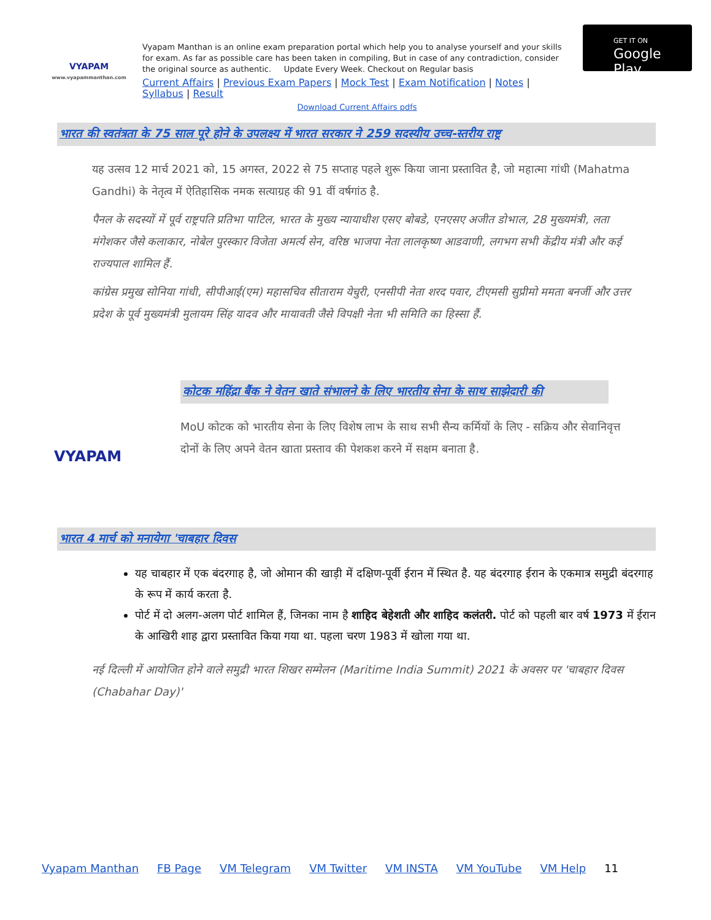VYAPAM
www.vyapammanthan.com
Vyapam Manthan is an online exam preparation portal which help you to analyse yourself and your skills for exam. As far as possible care has been taken in compiling, But in case of any contradiction, consider the original source as authentic. Update Every Week. Checkout on Regular basis
Current Affairs | Previous Exam Papers | Mock Test | Exam Notification | Notes | Syllabus | Result
Download Current Affairs pdfs
GET IT ON
Google Play
भारत की स्वतंत्रता के 75 साल पूरे होने के उपलक्ष्य में भारत सरकार ने 259 सदस्यीय उच्च-स्तरीय राष्ट्र
यह उत्सव 12 मार्च 2021 को, 15 अगस्त, 2022 से 75 सप्ताह पहले शुरू किया जाना प्रस्तावित है, जो महात्मा गांधी (Mahatma Gandhi) के नेतृत्व में ऐतिहासिक नमक सत्याग्रह की 91 वीं वर्षगांठ है.
पैनल के सदस्यों में पूर्व राष्ट्रपति प्रतिभा पाटिल, भारत के मुख्य न्यायाधीश एसए बोबडे, एनएसए अजीत डोभाल, 28 मुख्यमंत्री, लता मंगेशकर जैसे कलाकार, नोबेल पुरस्कार विजेता अमर्त्य सेन, वरिष्ठ भाजपा नेता लालकृष्ण आडवाणी, लगभग सभी केंद्रीय मंत्री और कई राज्यपाल शामिल हैं.
कांग्रेस प्रमुख सोनिया गांधी, सीपीआई(एम) महासचिव सीताराम येचुरी, एनसीपी नेता शरद पवार, टीएमसी सुप्रीमो ममता बनर्जी और उत्तर प्रदेश के पूर्व मुख्यमंत्री मुलायम सिंह यादव और मायावती जैसे विपक्षी नेता भी समिति का हिस्सा हैं.
VYAPAM
कोटक महिंद्रा बैंक ने वेतन खाते संभालने के लिए भारतीय सेना के साथ साझेदारी की
MoU कोटक को भारतीय सेना के लिए विशेष लाभ के साथ सभी सैन्य कर्मियों के लिए - सक्रिय और सेवानिवृत्त दोनों के लिए अपने वेतन खाता प्रस्ताव की पेशकश करने में सक्षम बनाता है.
भारत 4 मार्च को मनायेगा 'चाबहार दिवस
यह चाबहार में एक बंदरगाह है, जो ओमान की खाड़ी में दक्षिण-पूर्वी ईरान में स्थित है. यह बंदरगाह ईरान के एकमात्र समुद्री बंदरगाह के रूप में कार्य करता है.
पोर्ट में दो अलग-अलग पोर्ट शामिल हैं, जिनका नाम है शाहिद बेहेशती और शाहिद कलंतरी. पोर्ट को पहली बार वर्ष 1973 में ईरान के आखिरी शाह द्वारा प्रस्तावित किया गया था. पहला चरण 1983 में खोला गया था.
नई दिल्ली में आयोजित होने वाले समुद्री भारत शिखर सम्मेलन (Maritime India Summit) 2021 के अवसर पर 'चाबहार दिवस (Chabahar Day)'
Vyapam Manthan FB Page VM Telegram VM Twitter VM INSTA VM YouTube VM Help 11